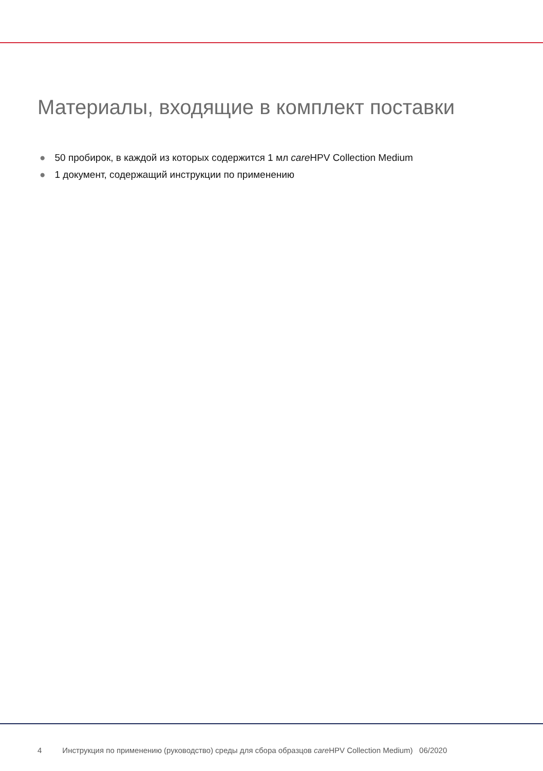Материалы, входящие в комплект поставки
● 50 пробирок, в каждой из которых содержится 1 мл care HPV Collection Medium
● 1 документ, содержащий инструкции по применению
4 Инструкция по применению (руководство) среды для сбора образцов care HPV Collection Medium) 06/2020